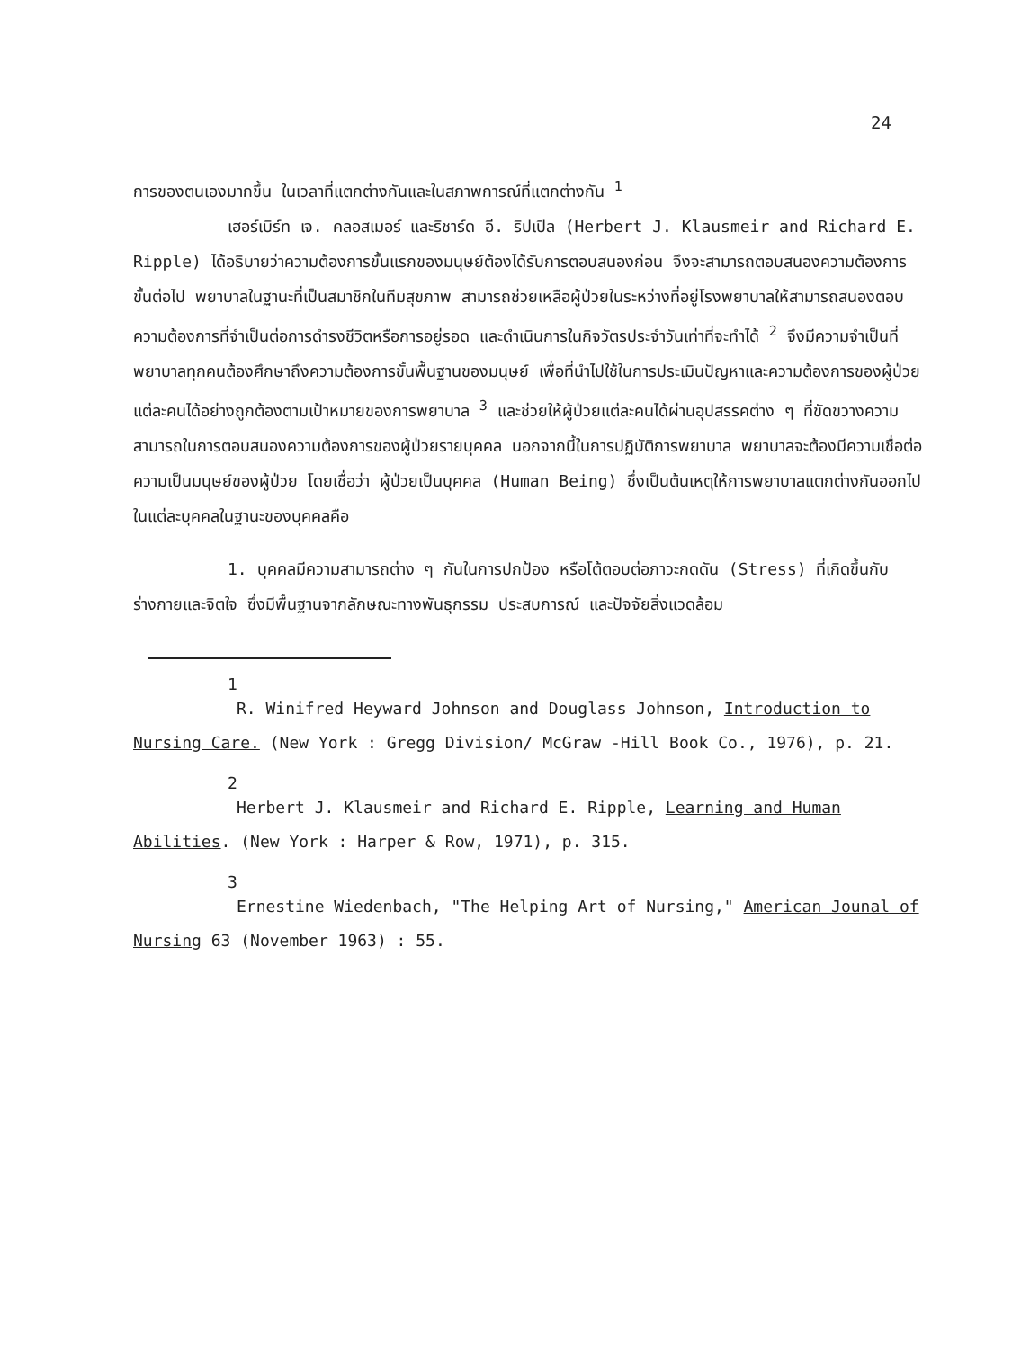24
การของตนเองมากขึ้น ในเวลาที่แตกต่างกันและในสภาพการณ์ที่แตกต่างกัน <sup>1</sup>
เฮอร์เบิร์ท เจ. คลอสเมอร์ และริชาร์ด อี. ริปเปิล (Herbert J. Klausmeir and Richard E. Ripple) ได้อธิบายว่าความต้องการขั้นแรกของมนุษย์ต้องได้รับการตอบสนองก่อน จึงจะสามารถตอบสนองความต้องการขั้นต่อไป พยาบาลในฐานะที่เป็นสมาชิกในทีมสุขภาพ สามารถช่วยเหลือผู้ป่วยในระหว่างที่อยู่โรงพยาบาลให้สามารถสนองตอบความต้องการที่จำเป็นต่อการดำรงชีวิตหรือการอยู่รอด และดำเนินการในกิจวัตรประจำวันเท่าที่จะทำได้ <sup>2</sup> จึงมีความจำเป็นที่พยาบาลทุกคนต้องศึกษาถึงความต้องการขั้นพื้นฐานของมนุษย์ เพื่อที่นำไปใช้ในการประเมินปัญหาและความต้องการของผู้ป่วยแต่ละคนได้อย่างถูกต้องตามเป้าหมายของการพยาบาล <sup>3</sup> และช่วยให้ผู้ป่วยแต่ละคนได้ผ่านอุปสรรคต่าง ๆ ที่ขัดขวางความสามารถในการตอบสนองความต้องการของผู้ป่วยรายบุคคล นอกจากนี้ในการปฏิบัติการพยาบาล พยาบาลจะต้องมีความเชื่อต่อความเป็นมนุษย์ของผู้ป่วย โดยเชื่อว่า ผู้ป่วยเป็นบุคคล (Human Being) ซึ่งเป็นต้นเหตุให้การพยาบาลแตกต่างกันออกไปในแต่ละบุคคลในฐานะของบุคคลคือ
1. บุคคลมีความสามารถต่าง ๆ กันในการปกป้อง หรือโต้ตอบต่อภาวะกดดัน (Stress) ที่เกิดขึ้นกับร่างกายและจิตใจ ซึ่งมีพื้นฐานจากลักษณะทางพันธุกรรม ประสบการณ์ และปัจจัยสิ่งแวดล้อม
1
R. Winifred Heyward Johnson and Douglass Johnson, Introduction to Nursing Care. (New York : Gregg Division/ McGraw -Hill Book Co., 1976), p. 21.
2
Herbert J. Klausmeir and Richard E. Ripple, Learning and Human Abilities. (New York : Harper & Row, 1971), p. 315.
3
Ernestine Wiedenbach, "The Helping Art of Nursing," American Jounal of Nursing 63 (November 1963) : 55.